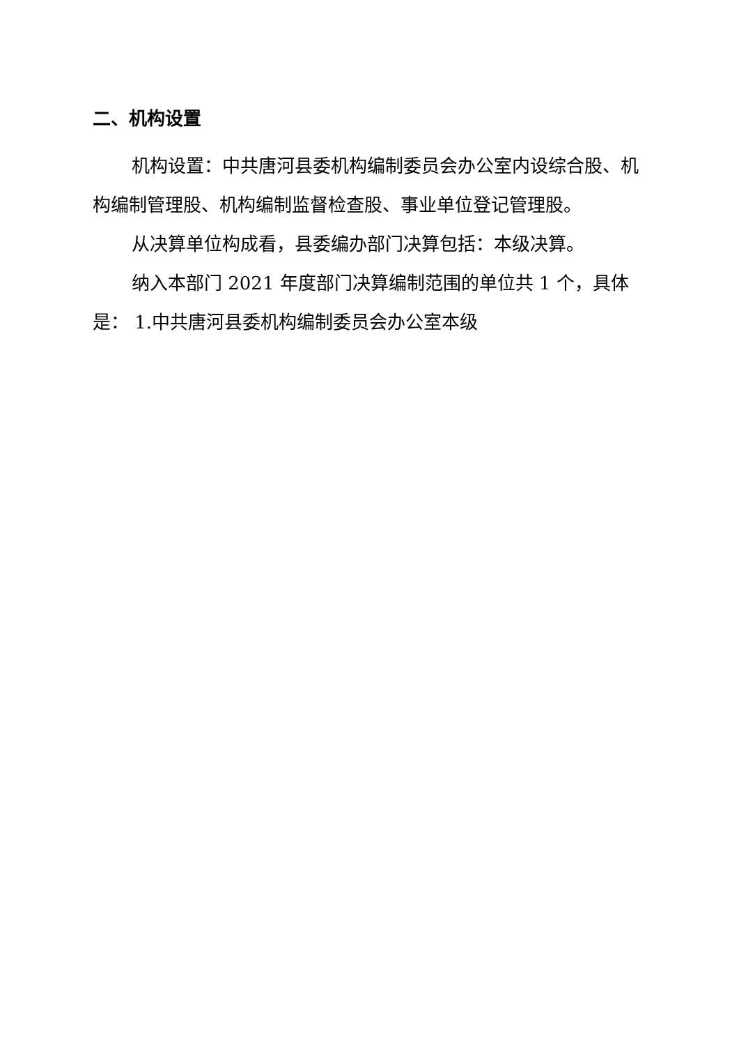二、机构设置
机构设置：中共唐河县委机构编制委员会办公室内设综合股、机构编制管理股、机构编制监督检查股、事业单位登记管理股。
从决算单位构成看，县委编办部门决算包括：本级决算。
纳入本部门 2021 年度部门决算编制范围的单位共 1 个，具体是： 1.中共唐河县委机构编制委员会办公室本级